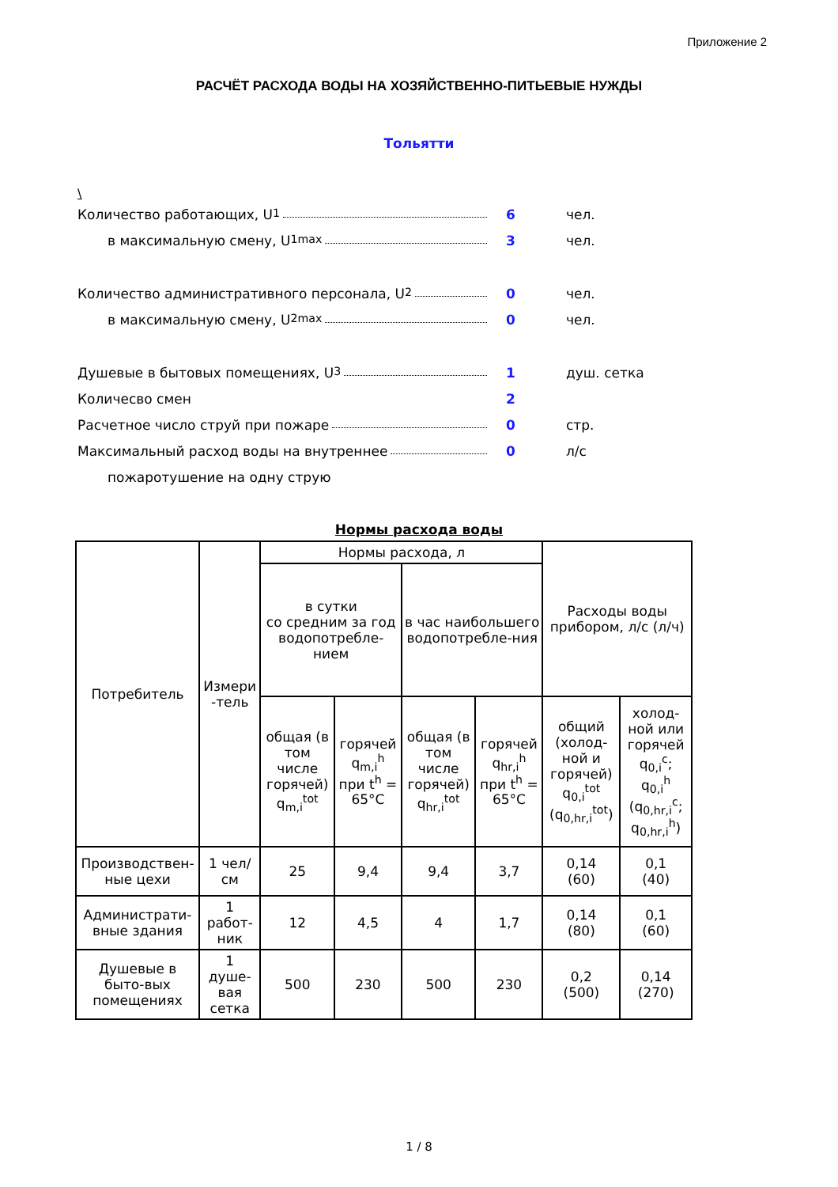Приложение 2
РАСЧЁТ РАСХОДА ВОДЫ НА ХОЗЯЙСТВЕННО-ПИТЬЕВЫЕ НУЖДЫ
Тольятти
\
Количество работающих, U<sub>1</sub> 6 чел.
в максимальную смену, U<sub>1</sub><sup>max</sup> 3 чел.
Количество административного персонала, U<sub>2</sub> 0 чел.
в максимальную смену, U<sub>2</sub><sup>max</sup> 0 чел.
Душевые в бытовых помещениях, U<sub>3</sub> 1 душ. сетка
Количесво смен 2
Расчетное число струй при пожаре 0 стр.
Максимальный расход воды на внутреннее 0 л/с
пожаротушение на одну струю
Нормы расхода воды
| Потребитель | Измери -тель | Нормы расхода, л | | | | Расходы воды прибором, л/с (л/ч) | |
| --- | --- | --- | --- | --- | --- | --- | --- |
| | | в сутки со средним за год водопотребле-нием | | в час наибольшего водопотребле-ния | | | |
| | | общая (в том числе горячей) q<sub>m,i</sub><sup>tot</sup> | горячей q<sub>m,i</sub><sup>h</sup> при t<sup>h</sup> = 65°C | общая (в том числе горячей) q<sub>hr,i</sub><sup>tot</sup> | горячей q<sub>hr,i</sub><sup>h</sup> при t<sup>h</sup> = 65°C | общий (холод-ной и горячей) q<sub>0,i</sub><sup>tot</sup> (q<sub>0,hr,i</sub><sup>tot</sup>) | холод-ной или горячей q<sub>0,i</sub><sup>c</sup>; q<sub>0,i</sub><sup>h</sup> (q<sub>0,hr,i</sub><sup>c</sup>; q<sub>0,hr,i</sub><sup>h</sup>) |
| Производствен-ные цехи | 1 чел/см | 25 | 9,4 | 9,4 | 3,7 | 0,14 (60) | 0,1 (40) |
| Администрати-вные здания | 1 работ-ник | 12 | 4,5 | 4 | 1,7 | 0,14 (80) | 0,1 (60) |
| Душевые в быто-вых помещениях | 1 душе-вая сетка | 500 | 230 | 500 | 230 | 0,2 (500) | 0,14 (270) |
1 / 8